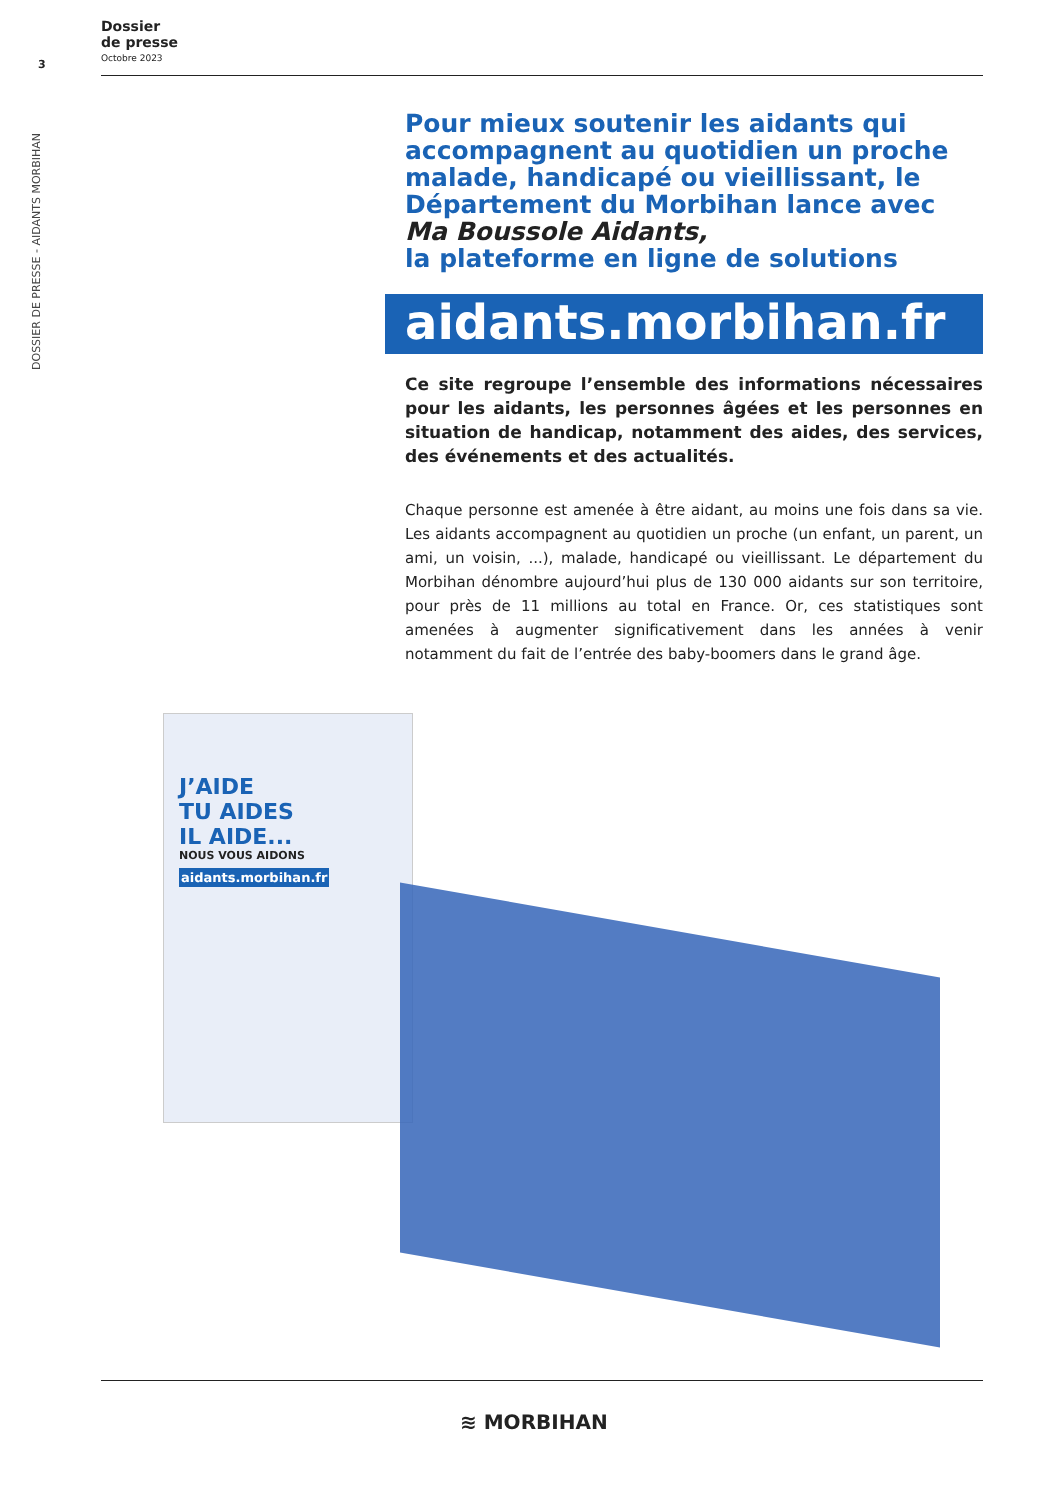Dossier
de presse
Octobre 2023
3
DOSSIER DE PRESSE - AIDANTS MORBIHAN
Pour mieux soutenir les aidants qui accompagnent au quotidien un proche malade, handicapé ou vieillissant, le Département du Morbihan lance avec Ma Boussole Aidants,
la plateforme en ligne de solutions
aidants.morbihan.fr
Ce site regroupe l’ensemble des informations nécessaires pour les aidants, les personnes âgées et les personnes en situation de handicap, notamment des aides, des services, des événements et des actualités.
Chaque personne est amenée à être aidant, au moins une fois dans sa vie. Les aidants accompagnent au quotidien un proche (un enfant, un parent, un ami, un voisin, ...), malade, handicapé ou vieillissant. Le département du Morbihan dénombre aujourd’hui plus de 130 000 aidants sur son territoire, pour près de 11 millions au total en France. Or, ces statistiques sont amenées à augmenter significativement dans les années à venir notamment du fait de l’entrée des baby-boomers dans le grand âge.
J’AIDE
TU AIDES
IL AIDE...
NOUS VOUS AIDONS
aidants.morbihan.fr
≋ MORBIHAN